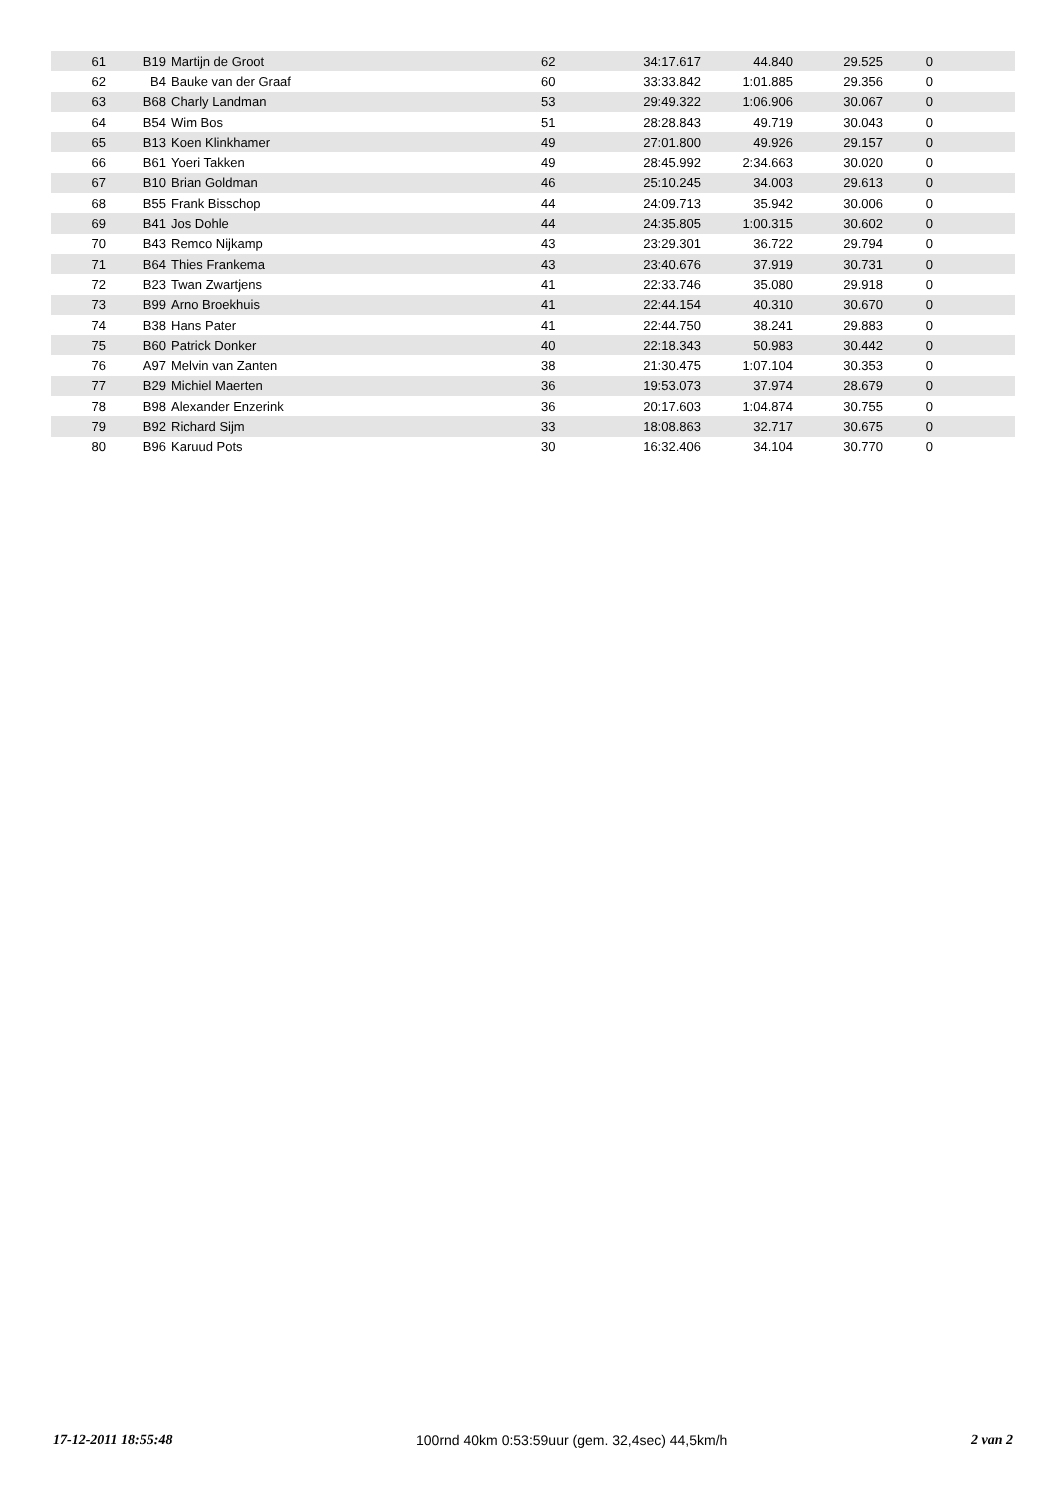| 61 | B19 | | Martijn de Groot | 62 | 34:17.617 | 44.840 | 29.525 | 0 | |
| 62 | B4 | | Bauke van der Graaf | 60 | 33:33.842 | 1:01.885 | 29.356 | 0 | |
| 63 | B68 | | Charly Landman | 53 | 29:49.322 | 1:06.906 | 30.067 | 0 | |
| 64 | B54 | | Wim Bos | 51 | 28:28.843 | 49.719 | 30.043 | 0 | |
| 65 | B13 | | Koen Klinkhamer | 49 | 27:01.800 | 49.926 | 29.157 | 0 | |
| 66 | B61 | | Yoeri Takken | 49 | 28:45.992 | 2:34.663 | 30.020 | 0 | |
| 67 | B10 | | Brian Goldman | 46 | 25:10.245 | 34.003 | 29.613 | 0 | |
| 68 | B55 | | Frank Bisschop | 44 | 24:09.713 | 35.942 | 30.006 | 0 | |
| 69 | B41 | | Jos Dohle | 44 | 24:35.805 | 1:00.315 | 30.602 | 0 | |
| 70 | B43 | | Remco Nijkamp | 43 | 23:29.301 | 36.722 | 29.794 | 0 | |
| 71 | B64 | | Thies Frankema | 43 | 23:40.676 | 37.919 | 30.731 | 0 | |
| 72 | B23 | | Twan Zwartjens | 41 | 22:33.746 | 35.080 | 29.918 | 0 | |
| 73 | B99 | | Arno Broekhuis | 41 | 22:44.154 | 40.310 | 30.670 | 0 | |
| 74 | B38 | | Hans Pater | 41 | 22:44.750 | 38.241 | 29.883 | 0 | |
| 75 | B60 | | Patrick Donker | 40 | 22:18.343 | 50.983 | 30.442 | 0 | |
| 76 | A97 | | Melvin van Zanten | 38 | 21:30.475 | 1:07.104 | 30.353 | 0 | |
| 77 | B29 | | Michiel Maerten | 36 | 19:53.073 | 37.974 | 28.679 | 0 | |
| 78 | B98 | | Alexander Enzerink | 36 | 20:17.603 | 1:04.874 | 30.755 | 0 | |
| 79 | B92 | | Richard Sijm | 33 | 18:08.863 | 32.717 | 30.675 | 0 | |
| 80 | B96 | | Karuud Pots | 30 | 16:32.406 | 34.104 | 30.770 | 0 | |
17-12-2011 18:55:48 100rnd 40km 0:53:59uur (gem. 32,4sec) 44,5km/h 2 van 2